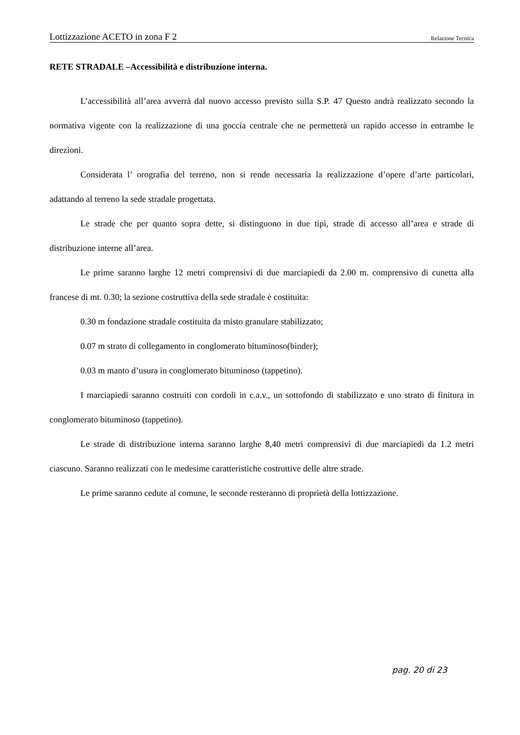Lottizzazione ACETO in zona F 2 Relazione Tecnica
RETE STRADALE –Accessibilità e distribuzione interna.
L’accessibilità all’area avverrà dal nuovo accesso previsto sulla S.P. 47 Questo andrà realizzato secondo la normativa vigente con la realizzazione di una goccia centrale che ne permetterà un rapido accesso in entrambe le direzioni.
Considerata l’ orografia del terreno, non si rende necessaria la realizzazione d’opere d’arte particolari, adattando al terreno la sede stradale progettata.
Le strade che per quanto sopra dette, si distinguono in due tipi, strade di accesso all’area e strade di distribuzione interne all’area.
Le prime saranno larghe 12 metri comprensivi di due marciapiedi da 2.00 m. comprensivo di cunetta alla francese di mt. 0.30; la sezione costruttiva della sede stradale è costituita:
0.30 m fondazione stradale costituita da misto granulare stabilizzato;
0.07 m strato di collegamento in conglomerato bituminoso(binder);
0.03 m manto d’usura in conglomerato bituminoso (tappetino).
I marciapiedi saranno costruiti con cordoli in c.a.v., un sottofondo di stabilizzato e uno strato di finitura in conglomerato bituminoso (tappetino).
Le strade di distribuzione interna saranno larghe 8,40 metri comprensivi di due marciapiedi da 1.2 metri ciascuno. Saranno realizzati con le medesime caratteristiche costruttive delle altre strade.
Le prime saranno cedute al comune, le seconde resteranno di proprietà della lottizzazione.
pag. 20 di 23